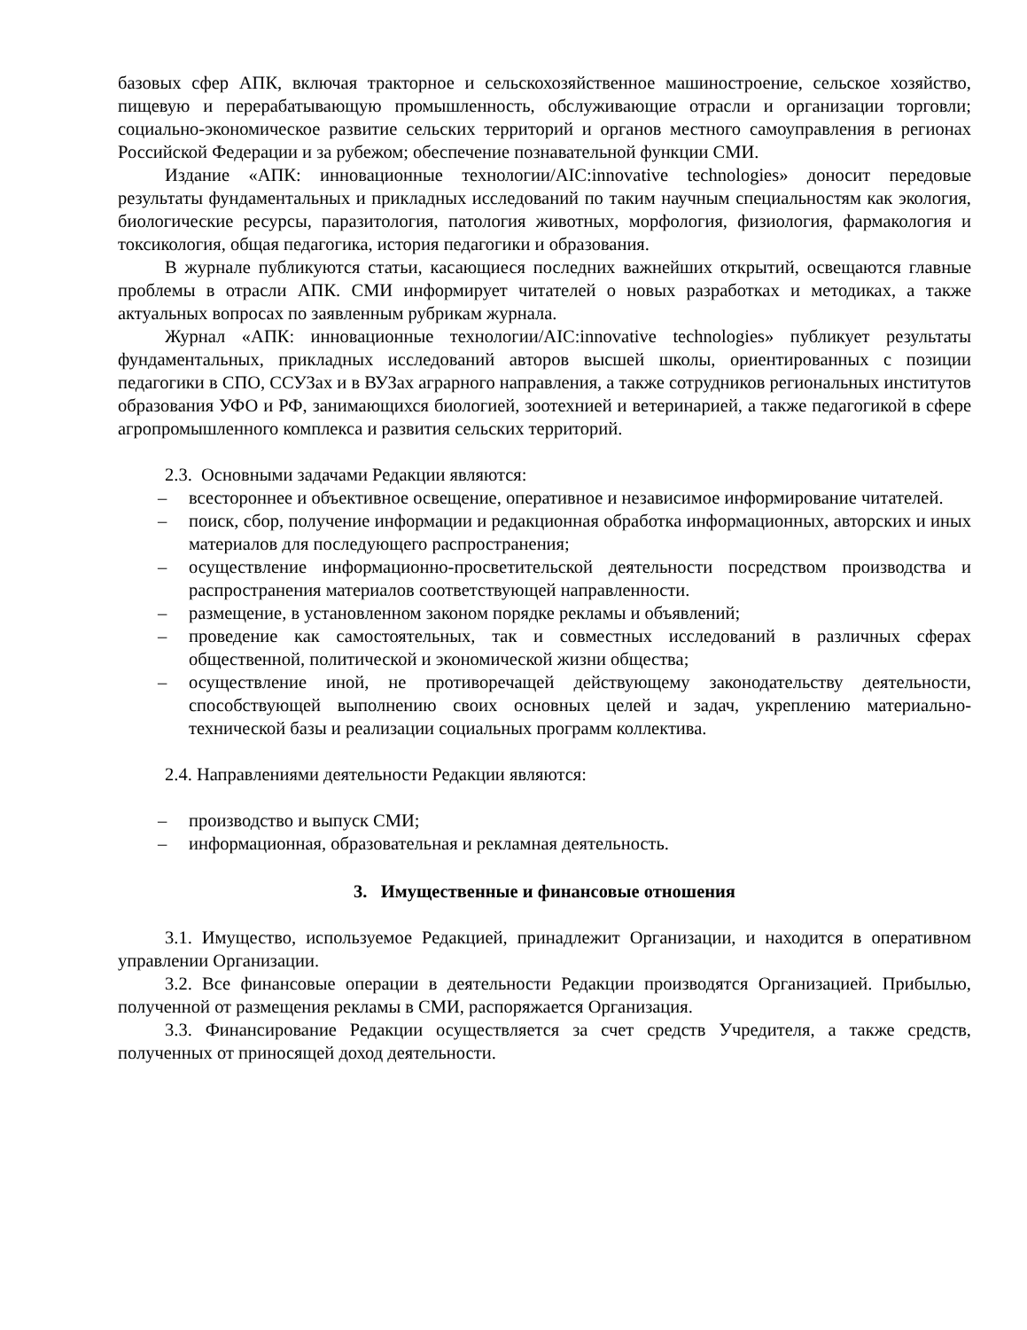базовых сфер АПК, включая тракторное и сельскохозяйственное машиностроение, сельское хозяйство, пищевую и перерабатывающую промышленность, обслуживающие отрасли и организации торговли; социально-экономическое развитие сельских территорий и органов местного самоуправления в регионах Российской Федерации и за рубежом; обеспечение познавательной функции СМИ.
Издание «АПК: инновационные технологии/AIC:innovative technologies» доносит передовые результаты фундаментальных и прикладных исследований по таким научным специальностям как экология, биологические ресурсы, паразитология, патология животных, морфология, физиология, фармакология и токсикология, общая педагогика, история педагогики и образования.
В журнале публикуются статьи, касающиеся последних важнейших открытий, освещаются главные проблемы в отрасли АПК. СМИ информирует читателей о новых разработках и методиках, а также актуальных вопросах по заявленным рубрикам журнала.
Журнал «АПК: инновационные технологии/AIC:innovative technologies» публикует результаты фундаментальных, прикладных исследований авторов высшей школы, ориентированных с позиции педагогики в СПО, ССУЗах и в ВУЗах аграрного направления, а также сотрудников региональных институтов образования УФО и РФ, занимающихся биологией, зоотехнией и ветеринарией, а также педагогикой в сфере агропромышленного комплекса и развития сельских территорий.
2.3. Основными задачами Редакции являются:
– всестороннее и объективное освещение, оперативное и независимое информирование читателей.
– поиск, сбор, получение информации и редакционная обработка информационных, авторских и иных материалов для последующего распространения;
– осуществление информационно-просветительской деятельности посредством производства и распространения материалов соответствующей направленности.
– размещение, в установленном законом порядке рекламы и объявлений;
– проведение как самостоятельных, так и совместных исследований в различных сферах общественной, политической и экономической жизни общества;
– осуществление иной, не противоречащей действующему законодательству деятельности, способствующей выполнению своих основных целей и задач, укреплению материально-технической базы и реализации социальных программ коллектива.
2.4. Направлениями деятельности Редакции являются:
– производство и выпуск СМИ;
– информационная, образовательная и рекламная деятельность.
3. Имущественные и финансовые отношения
3.1. Имущество, используемое Редакцией, принадлежит Организации, и находится в оперативном управлении Организации.
3.2. Все финансовые операции в деятельности Редакции производятся Организацией. Прибылью, полученной от размещения рекламы в СМИ, распоряжается Организация.
3.3. Финансирование Редакции осуществляется за счет средств Учредителя, а также средств, полученных от приносящей доход деятельности.